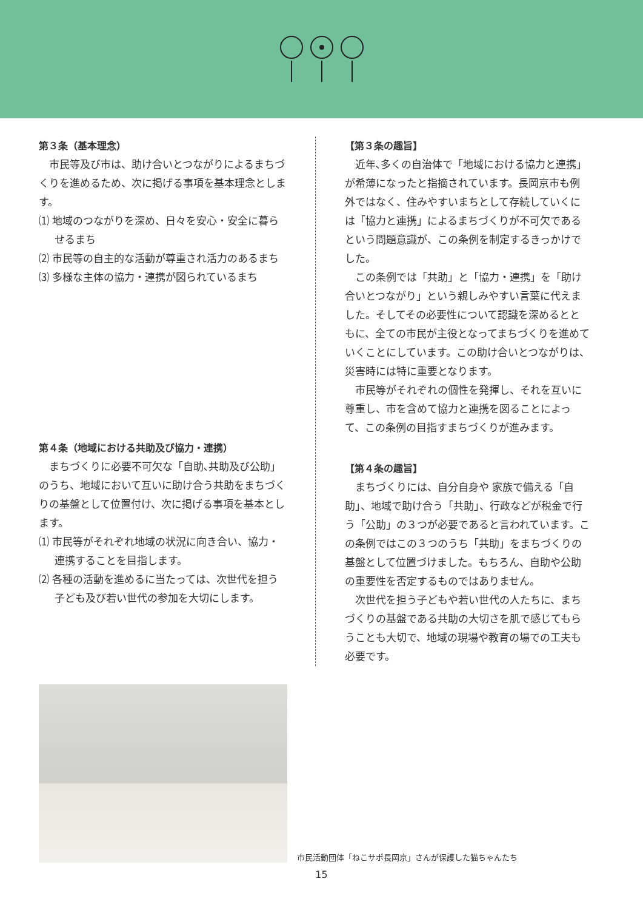第３条（基本理念）
市民等及び市は、助け合いとつながりによるまちづくりを進めるため、次に掲げる事項を基本理念とします。
⑴ 地域のつながりを深め、日々を安心・安全に暮らせるまち
⑵ 市民等の自主的な活動が尊重され活力のあるまち
⑶ 多様な主体の協力・連携が図られているまち
第４条（地域における共助及び協力・連携）
まちづくりに必要不可欠な「自助､共助及び公助」のうち、地域において互いに助け合う共助をまちづくりの基盤として位置付け、次に掲げる事項を基本とします。
⑴ 市民等がそれぞれ地域の状況に向き合い、協力・連携することを目指します。
⑵ 各種の活動を進めるに当たっては、次世代を担う子ども及び若い世代の参加を大切にします。
【第３条の趣旨】
近年､多くの自治体で「地域における協力と連携」が希薄になったと指摘されています。長岡京市も例外ではなく、住みやすいまちとして存続していくには「協力と連携」によるまちづくりが不可欠であるという問題意識が、この条例を制定するきっかけでした。
この条例では「共助」と「協力・連携」を「助け合いとつながり」という親しみやすい言葉に代えました。そしてその必要性について認識を深めるとともに、全ての市民が主役となってまちづくりを進めていくことにしています。この助け合いとつながりは、災害時には特に重要となります。
市民等がそれぞれの個性を発揮し、それを互いに尊重し、市を含めて協力と連携を図ることによって、この条例の目指すまちづくりが進みます。
【第４条の趣旨】
まちづくりには、自分自身や 家族で備える「自助」、地域で助け合う「共助」、行政などが税金で行う「公助」の３つが必要であると言われています。この条例ではこの３つのうち「共助」をまちづくりの基盤として位置づけました。もちろん、自助や公助の重要性を否定するものではありません。
次世代を担う子どもや若い世代の人たちに、まちづくりの基盤である共助の大切さを肌で感じてもらうことも大切で、地域の現場や教育の場での工夫も必要です。
市民活動団体「ねこサポ長岡京」さんが保護した猫ちゃんたち
15